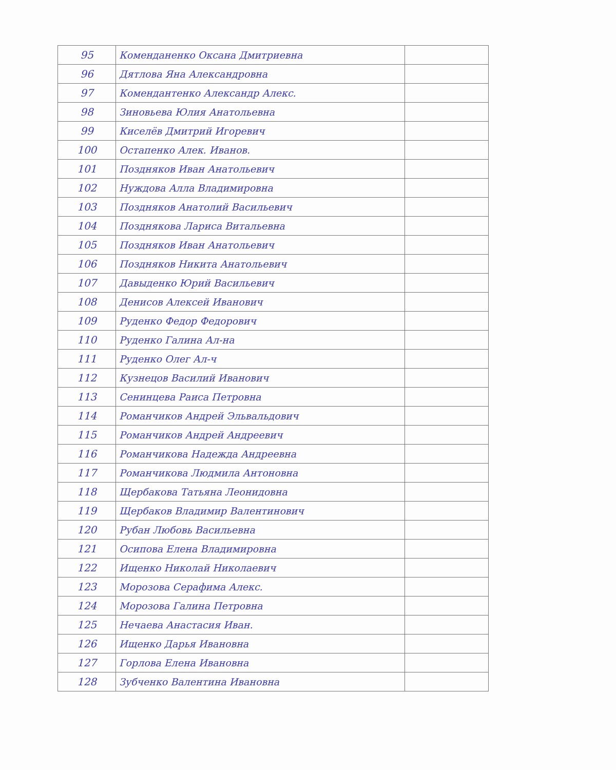| 95 | Коменданенко Оксана Дмитриевна | |
| 96 | Дятлова Яна Александровна | |
| 97 | Комендантенко Александр Алекс. | |
| 98 | Зиновьева Юлия Анатольевна | |
| 99 | Киселёв Дмитрий Игоревич | |
| 100 | Остапенко Алек. Иванов. | |
| 101 | Поздняков Иван Анатольевич | |
| 102 | Нуждова Алла Владимировна | |
| 103 | Поздняков Анатолий Васильевич | |
| 104 | Позднякова Лариса Витальевна | |
| 105 | Поздняков Иван Анатольевич | |
| 106 | Поздняков Никита Анатольевич | |
| 107 | Давыденко Юрий Васильевич | |
| 108 | Денисов Алексей Иванович | |
| 109 | Руденко Федор Федорович | |
| 110 | Руденко Галина Ал-на | |
| 111 | Руденко Олег Ал-ч | |
| 112 | Кузнецов Василий Иванович | |
| 113 | Сенинцева Раиса Петровна | |
| 114 | Романчиков Андрей Эльвальдович | |
| 115 | Романчиков Андрей Андреевич | |
| 116 | Романчикова Надежда Андреевна | |
| 117 | Романчикова Людмила Антоновна | |
| 118 | Щербакова Татьяна Леонидовна | |
| 119 | Щербаков Владимир Валентинович | |
| 120 | Рубан Любовь Васильевна | |
| 121 | Осипова Елена Владимировна | |
| 122 | Ищенко Николай Николаевич | |
| 123 | Морозова Серафима Алекс. | |
| 124 | Морозова Галина Петровна | |
| 125 | Нечаева Анастасия Иван. | |
| 126 | Ищенко Дарья Ивановна | |
| 127 | Горлова Елена Ивановна | |
| 128 | Зубченко Валентина Ивановна | |